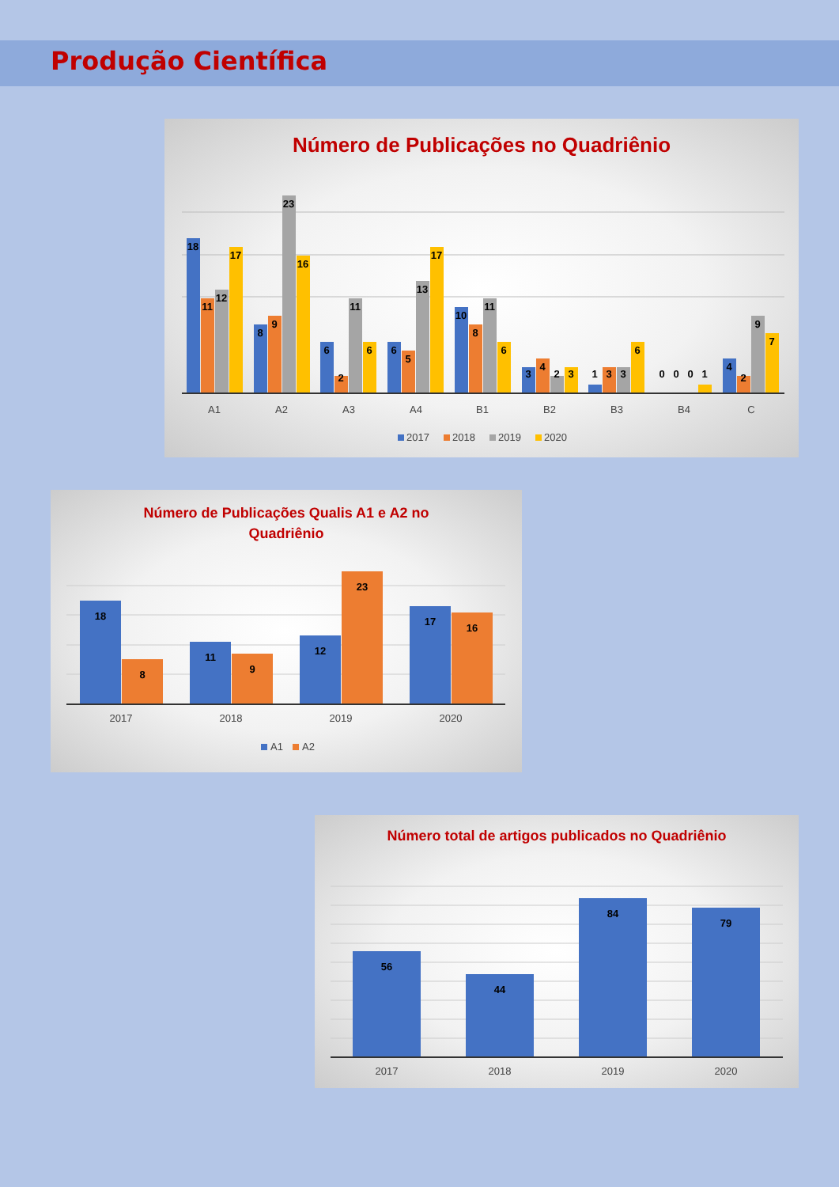Produção Científica
Número de Publicações no Quadriênio
18
11
12
17
8
9
23
16
6
2
11
6
6
5
13
17
10
8
11
6
3
4
2
3
1
3
3
6
0
0
0
1
4
2
9
7
A1
A2
A3
A4
B1
B2
B3
B4
C
2017
2018
2019
2020
Número de Publicações Qualis A1 e A2 no
Quadriênio
18
8
11
9
12
23
17
16
2017
2018
2019
2020
A1
A2
Número total de artigos publicados no Quadriênio
56
44
84
79
2017
2018
2019
2020